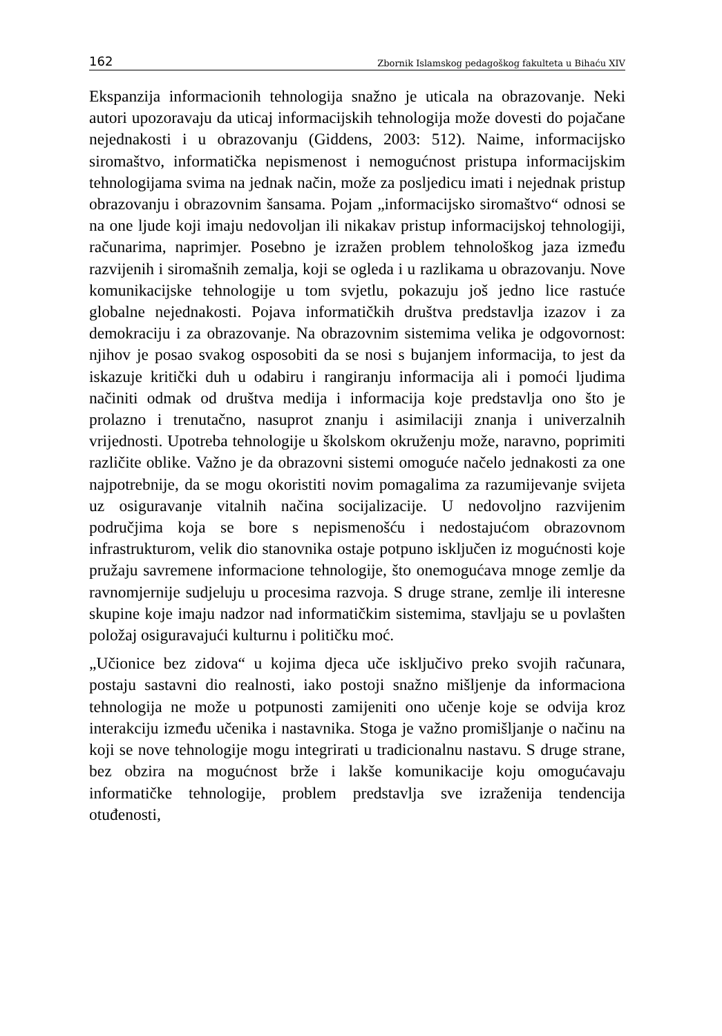162 Zbornik Islamskog pedagoškog fakulteta u Bihaću XIV
Ekspanzija informacionih tehnologija snažno je uticala na obrazovanje. Neki autori upozoravaju da uticaj informacijskih tehnologija može dovesti do pojačane nejednakosti i u obrazovanju (Giddens, 2003: 512). Naime, informacijsko siromaštvo, informatička nepismenost i nemogućnost pristupa informacijskim tehnologijama svima na jednak način, može za posljedicu imati i nejednak pristup obrazovanju i obrazovnim šansama. Pojam „informacijsko siromaštvo“ odnosi se na one ljude koji imaju nedovoljan ili nikakav pristup informacijskoj tehnologiji, računarima, naprimjer. Posebno je izražen problem tehnološkog jaza između razvijenih i siromašnih zemalja, koji se ogleda i u razlikama u obrazovanju. Nove komunikacijske tehnologije u tom svjetlu, pokazuju još jedno lice rastuće globalne nejednakosti. Pojava informatičkih društva predstavlja izazov i za demokraciju i za obrazovanje. Na obrazovnim sistemima velika je odgovornost: njihov je posao svakog osposobiti da se nosi s bujanjem informacija, to jest da iskazuje kritički duh u odabiru i rangiranju informacija ali i pomoći ljudima načiniti odmak od društva medija i informacija koje predstavlja ono što je prolazno i trenutačno, nasuprot znanju i asimilaciji znanja i univerzalnih vrijednosti. Upotreba tehnologije u školskom okruženju može, naravno, poprimiti različite oblike. Važno je da obrazovni sistemi omoguće načelo jednakosti za one najpotrebnije, da se mogu okoristiti novim pomagalima za razumijevanje svijeta uz osiguravanje vitalnih načina socijalizacije. U nedovoljno razvijenim područjima koja se bore s nepismenošću i nedostajućom obrazovnom infrastrukturom, velik dio stanovnika ostaje potpuno isključen iz mogućnosti koje pružaju savremene informacione tehnologije, što onemogućava mnoge zemlje da ravnomjernije sudjeluju u procesima razvoja. S druge strane, zemlje ili interesne skupine koje imaju nadzor nad informatičkim sistemima, stavljaju se u povlašten položaj osiguravajući kulturnu i političku moć.
„Učionice bez zidova“ u kojima djeca uče isključivo preko svojih računara, postaju sastavni dio realnosti, iako postoji snažno mišljenje da informaciona tehnologija ne može u potpunosti zamijeniti ono učenje koje se odvija kroz interakciju između učenika i nastavnika. Stoga je važno promišljanje o načinu na koji se nove tehnologije mogu integrirati u tradicionalnu nastavu. S druge strane, bez obzira na mogućnost brže i lakše komunikacije koju omogućavaju informatičke tehnologije, problem predstavlja sve izraženija tendencija otuđenosti,